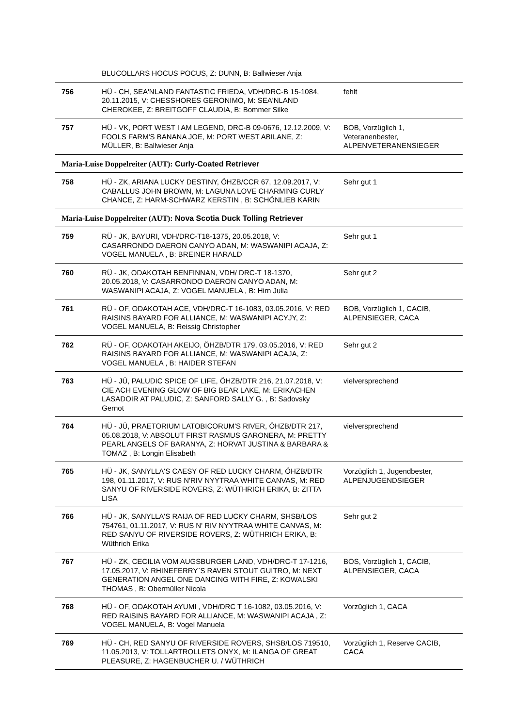| | BLUCOLLARS HOCUS POCUS, Z: DUNN, B: Ballwieser Anja | |
| 756 | HÜ - CH, SEA'NLAND FANTASTIC FRIEDA, VDH/DRC-B 15-1084, 20.11.2015, V: CHESSHORES GERONIMO, M: SEA'NLAND CHEROKEE, Z: BREITGOFF CLAUDIA, B: Bommer Silke | fehlt |
| 757 | HÜ - VK, PORT WEST I AM LEGEND, DRC-B 09-0676, 12.12.2009, V: FOOLS FARM'S BANANA JOE, M: PORT WEST ABILANE, Z: MÜLLER, B: Ballwieser Anja | BOB, Vorzüglich 1, Veteranenbester, ALPENVETERANENSIEGER |
| Maria-Luise Doppelreiter (AUT): Curly-Coated Retriever | | |
| 758 | HÜ - ZK, ARIANA LUCKY DESTINY, ÖHZB/CCR 67, 12.09.2017, V: CABALLUS JOHN BROWN, M: LAGUNA LOVE CHARMING CURLY CHANCE, Z: HARM-SCHWARZ KERSTIN , B: SCHÖNLIEB KARIN | Sehr gut 1 |
| Maria-Luise Doppelreiter (AUT): Nova Scotia Duck Tolling Retriever | | |
| 759 | RÜ - JK, BAYURI, VDH/DRC-T18-1375, 20.05.2018, V: CASARRONDO DAERON CANYO ADAN, M: WASWANIPI ACAJA, Z: VOGEL MANUELA , B: BREINER HARALD | Sehr gut 1 |
| 760 | RÜ - JK, ODAKOTAH BENFINNAN, VDH/ DRC-T 18-1370, 20.05.2018, V: CASARRONDO DAERON CANYO ADAN, M: WASWANIPI ACAJA, Z: VOGEL MANUELA , B: Hirn Julia | Sehr gut 2 |
| 761 | RÜ - OF, ODAKOTAH ACE, VDH/DRC-T 16-1083, 03.05.2016, V: RED RAISINS BAYARD FOR ALLIANCE, M: WASWANIPI ACYJY, Z: VOGEL MANUELA, B: Reissig Christopher | BOB, Vorzüglich 1, CACIB, ALPENSIEGER, CACA |
| 762 | RÜ - OF, ODAKOTAH AKEIJO, ÖHZB/DTR 179, 03.05.2016, V: RED RAISINS BAYARD FOR ALLIANCE, M: WASWANIPI ACAJA, Z: VOGEL MANUELA , B: HAIDER STEFAN | Sehr gut 2 |
| 763 | HÜ - JÜ, PALUDIC SPICE OF LIFE, ÖHZB/DTR 216, 21.07.2018, V: CIE ACH EVENING GLOW OF BIG BEAR LAKE, M: ERIKACHEN LASADOIR AT PALUDIC, Z: SANFORD SALLY G. , B: Sadovsky Gernot | vielversprechend |
| 764 | HÜ - JÜ, PRAETORIUM LATOBICORUM'S RIVER, ÖHZB/DTR 217, 05.08.2018, V: ABSOLUT FIRST RASMUS GARONERA, M: PRETTY PEARL ANGELS OF BARANYA, Z: HORVAT JUSTINA & BARBARA & TOMAZ , B: Longin Elisabeth | vielversprechend |
| 765 | HÜ - JK, SANYLLA'S CAESY OF RED LUCKY CHARM, ÖHZB/DTR 198, 01.11.2017, V: RUS N'RIV NYYTRAA WHITE CANVAS, M: RED SANYU OF RIVERSIDE ROVERS, Z: WÜTHRICH ERIKA, B: ZITTA LISA | Vorzüglich 1, Jugendbester, ALPENJUGENDSIEGER |
| 766 | HÜ - JK, SANYLLA'S RAIJA OF RED LUCKY CHARM, SHSB/LOS 754761, 01.11.2017, V: RUS N' RIV NYYTRAA WHITE CANVAS, M: RED SANYU OF RIVERSIDE ROVERS, Z: WÜTHRICH ERIKA, B: Wüthrich Erika | Sehr gut 2 |
| 767 | HÜ - ZK, CECILIA VOM AUGSBURGER LAND, VDH/DRC-T 17-1216, 17.05.2017, V: RHINEFERRY`S RAVEN STOUT GUITRO, M: NEXT GENERATION ANGEL ONE DANCING WITH FIRE, Z: KOWALSKI THOMAS , B: Obermüller Nicola | BOS, Vorzüglich 1, CACIB, ALPENSIEGER, CACA |
| 768 | HÜ - OF, ODAKOTAH AYUMI , VDH/DRC T 16-1082, 03.05.2016, V: RED RAISINS BAYARD FOR ALLIANCE, M: WASWANIPI ACAJA , Z: VOGEL MANUELA, B: Vogel Manuela | Vorzüglich 1, CACA |
| 769 | HÜ - CH, RED SANYU OF RIVERSIDE ROVERS, SHSB/LOS 719510, 11.05.2013, V: TOLLARTROLLETS ONYX, M: ILANGA OF GREAT PLEASURE, Z: HAGENBUCHER U. / WÜTHRICH | Vorzüglich 1, Reserve CACIB, CACA |